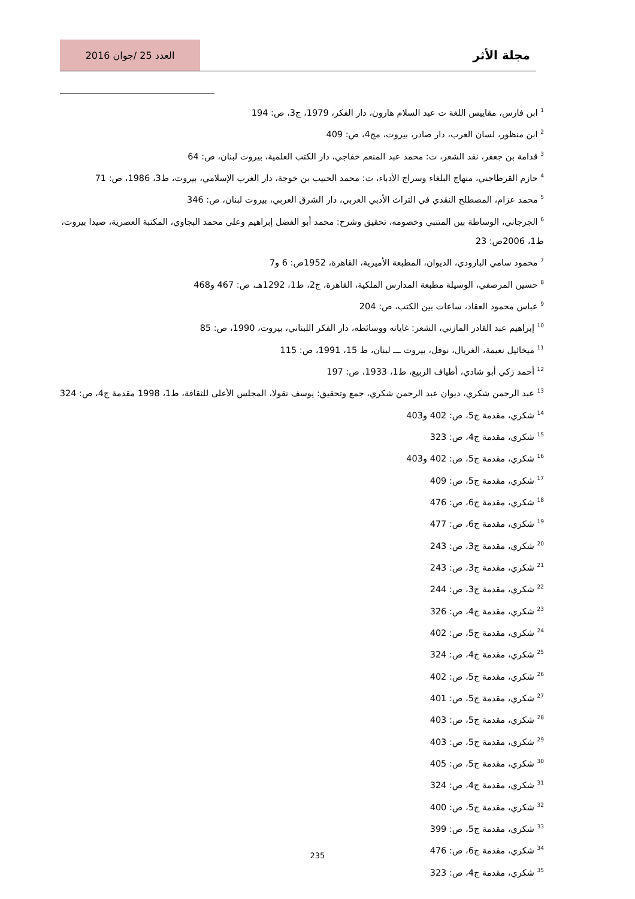مجلة الأثر
العدد 25 /جوان 2016
<sup>1</sup> ابن فارس، مقاييس اللغة ت عبد السلام هارون، دار الفكر، 1979، ج3، ص: 194
<sup>2</sup> ابن منظور، لسان العرب، دار صادر، بيروت، مج4، ص: 409
<sup>3</sup> قدامة بن جعفر، نقد الشعر، ت: محمد عبد المنعم خفاجي، دار الكتب العلمية، بيروت لبنان، ص: 64
<sup>4</sup> حازم القرطاجني، منهاج البلغاء وسراج الأدباء، ت: محمد الحبيب بن خوجة، دار الغرب الإسلامي، بيروت، ط3، 1986، ص: 71
<sup>5</sup> محمد عزام، المصطلح النقدي في التراث الأدبي العربي، دار الشرق العربي، بيروت لبنان، ص: 346
<sup>6</sup> الجرجاني، الوساطة بين المتنبي وخصومه، تحقيق وشرح: محمد أبو الفضل إبراهيم وعلي محمد البجاوي، المكتبة العصرية، صيدا بيروت، ط1، 2006ص: 23
<sup>7</sup> محمود سامي البارودي، الديوان، المطبعة الأميرية، القاهرة، 1952ص: 6 و7
<sup>8</sup> حسين المرصفي، الوسيلة مطبعة المدارس الملكية، القاهرة، ج2، ط1، 1292هـ، ص: 467 و468
<sup>9</sup> عباس محمود العقاد، ساعات بين الكتب، ص: 204
<sup>10</sup> إبراهيم عبد القادر المازني، الشعر: غاياته ووسائطه، دار الفكر اللبناني، بيروت، 1990، ص: 85
<sup>11</sup> ميخائيل نعيمة، الغربال، نوفل، بيروت ـــ لبنان، ط 15، 1991، ص: 115
<sup>12</sup> أحمد زكي أبو شادي، أطياف الربيع، ط1، 1933، ص: 197
<sup>13</sup> عبد الرحمن شكري، ديوان عبد الرحمن شكري، جمع وتحقيق: يوسف نقولا، المجلس الأعلى للثقافة، ط1، 1998 مقدمة ج4، ص: 324
<sup>14</sup> شكري، مقدمة ج5، ص: 402 و403
<sup>15</sup> شكري، مقدمة ج4، ص: 323
<sup>16</sup> شكري، مقدمة ج5، ص: 402 و403
<sup>17</sup> شكري، مقدمة ج5، ص: 409
<sup>18</sup> شكري، مقدمة ج6، ص: 476
<sup>19</sup> شكري، مقدمة ج6، ص: 477
<sup>20</sup> شكري، مقدمة ج3، ص: 243
<sup>21</sup> شكري، مقدمة ج3، ص: 243
<sup>22</sup> شكري، مقدمة ج3، ص: 244
<sup>23</sup> شكري، مقدمة ج4، ص: 326
<sup>24</sup> شكري، مقدمة ج5، ص: 402
<sup>25</sup> شكري، مقدمة ج4، ص: 324
<sup>26</sup> شكري، مقدمة ج5، ص: 402
<sup>27</sup> شكري، مقدمة ج5، ص: 401
<sup>28</sup> شكري، مقدمة ج5، ص: 403
<sup>29</sup> شكري، مقدمة ج5، ص: 403
<sup>30</sup> شكري، مقدمة ج5، ص: 405
<sup>31</sup> شكري، مقدمة ج4، ص: 324
<sup>32</sup> شكري، مقدمة ج5، ص: 400
<sup>33</sup> شكري، مقدمة ج5، ص: 399
<sup>34</sup> شكري، مقدمة ج6، ص: 476
<sup>35</sup> شكري، مقدمة ج4، ص: 323
235